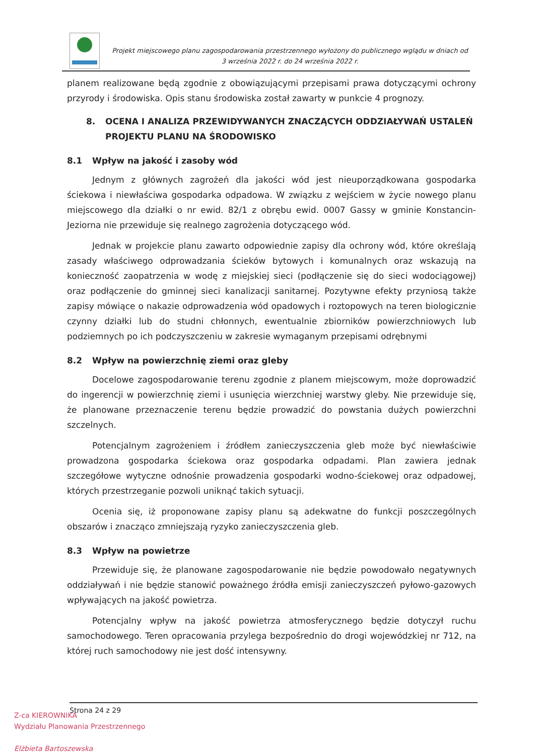Projekt miejscowego planu zagospodarowania przestrzennego wyłożony do publicznego wglądu w dniach od 3 września 2022 r. do 24 września 2022 r.
planem realizowane będą zgodnie z obowiązującymi przepisami prawa dotyczącymi ochrony przyrody i środowiska. Opis stanu środowiska został zawarty w punkcie 4 prognozy.
8. OCENA I ANALIZA PRZEWIDYWANYCH ZNACZĄCYCH ODDZIAŁYWAŃ USTALEŃ PROJEKTU PLANU NA ŚRODOWISKO
8.1 Wpływ na jakość i zasoby wód
Jednym z głównych zagrożeń dla jakości wód jest nieuporządkowana gospodarka ściekowa i niewłaściwa gospodarka odpadowa. W związku z wejściem w życie nowego planu miejscowego dla działki o nr ewid. 82/1 z obrębu ewid. 0007 Gassy w gminie Konstancin-Jeziorna nie przewiduje się realnego zagrożenia dotyczącego wód.
Jednak w projekcie planu zawarto odpowiednie zapisy dla ochrony wód, które określają zasady właściwego odprowadzania ścieków bytowych i komunalnych oraz wskazują na konieczność zaopatrzenia w wodę z miejskiej sieci (podłączenie się do sieci wodociągowej) oraz podłączenie do gminnej sieci kanalizacji sanitarnej. Pozytywne efekty przyniosą także zapisy mówiące o nakazie odprowadzenia wód opadowych i roztopowych na teren biologicznie czynny działki lub do studni chłonnych, ewentualnie zbiorników powierzchniowych lub podziemnych po ich podczyszczeniu w zakresie wymaganym przepisami odrębnymi
8.2 Wpływ na powierzchnię ziemi oraz gleby
Docelowe zagospodarowanie terenu zgodnie z planem miejscowym, może doprowadzić do ingerencji w powierzchnię ziemi i usunięcia wierzchniej warstwy gleby. Nie przewiduje się, że planowane przeznaczenie terenu będzie prowadzić do powstania dużych powierzchni szczelnych.
Potencjalnym zagrożeniem i źródłem zanieczyszczenia gleb może być niewłaściwie prowadzona gospodarka ściekowa oraz gospodarka odpadami. Plan zawiera jednak szczegółowe wytyczne odnośnie prowadzenia gospodarki wodno-ściekowej oraz odpadowej, których przestrzeganie pozwoli uniknąć takich sytuacji.
Ocenia się, iż proponowane zapisy planu są adekwatne do funkcji poszczególnych obszarów i znacząco zmniejszają ryzyko zanieczyszczenia gleb.
8.3 Wpływ na powietrze
Przewiduje się, że planowane zagospodarowanie nie będzie powodowało negatywnych oddziaływań i nie będzie stanowić poważnego źródła emisji zanieczyszczeń pyłowo-gazowych wpływających na jakość powietrza.
Potencjalny wpływ na jakość powietrza atmosferycznego będzie dotyczył ruchu samochodowego. Teren opracowania przylega bezpośrednio do drogi wojewódzkiej nr 712, na której ruch samochodowy nie jest dość intensywny.
Strona 24 z 29
Z-ca KIEROWNIKA
Wydziału Planowania Przestrzennego
Elżbieta Bartoszewska